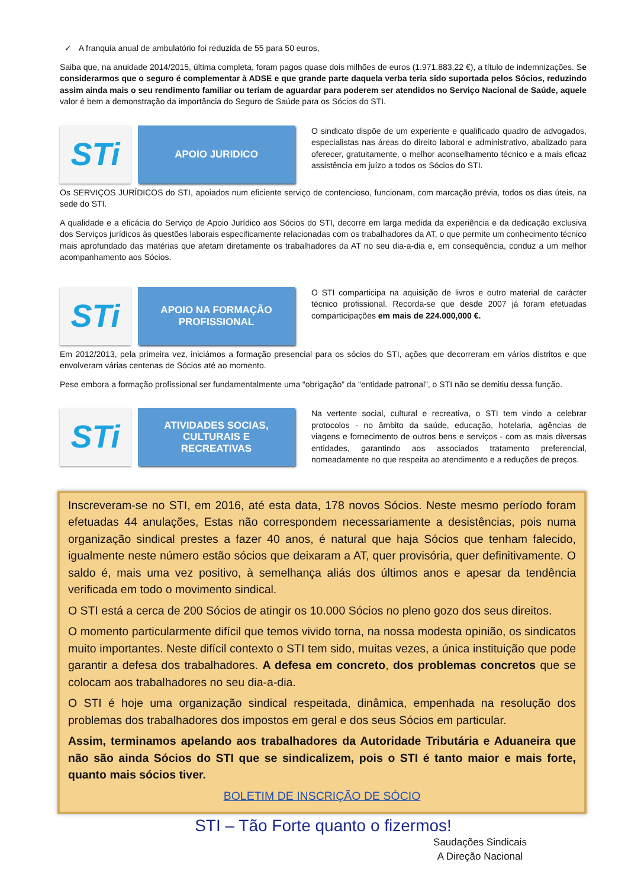✓ A franquia anual de ambulatório foi reduzida de 55 para 50 euros,
Saiba que, na anuidade 2014/2015, última completa, foram pagos quase dois milhões de euros (1.971.883,22 €), a título de indemnizações. Se considerarmos que o seguro é complementar à ADSE e que grande parte daquela verba teria sido suportada pelos Sócios, reduzindo assim ainda mais o seu rendimento familiar ou teriam de aguardar para poderem ser atendidos no Serviço Nacional de Saúde, aquele valor é bem a demonstração da importância do Seguro de Saúde para os Sócios do STI.
STi
APOIO JURIDICO
O sindicato dispõe de um experiente e qualificado quadro de advogados, especialistas nas áreas do direito laboral e administrativo, abalizado para oferecer, gratuitamente, o melhor aconselhamento técnico e a mais eficaz assistência em juízo a todos os Sócios do STI.
Os SERVIÇOS JURÍDICOS do STI, apoiados num eficiente serviço de contencioso, funcionam, com marcação prévia, todos os dias úteis, na sede do STI.
A qualidade e a eficácia do Serviço de Apoio Jurídico aos Sócios do STI, decorre em larga medida da experiência e da dedicação exclusiva dos Serviços jurídicos às questões laborais especificamente relacionadas com os trabalhadores da AT, o que permite um conhecimento técnico mais aprofundado das matérias que afetam diretamente os trabalhadores da AT no seu dia-a-dia e, em consequência, conduz a um melhor acompanhamento aos Sócios.
STi
APOIO NA FORMAÇÃO
PROFISSIONAL
O STI comparticipa na aquisição de livros e outro material de carácter técnico profissional. Recorda-se que desde 2007 já foram efetuadas comparticipações em mais de 224.000,000 €.
Em 2012/2013, pela primeira vez, iniciámos a formação presencial para os sócios do STI, ações que decorreram em vários distritos e que envolveram várias centenas de Sócios até ao momento.
Pese embora a formação profissional ser fundamentalmente uma “obrigação” da “entidade patronal”, o STI não se demitiu dessa função.
STi
ATIVIDADES SOCIAS,
CULTURAIS E
RECREATIVAS
Na vertente social, cultural e recreativa, o STI tem vindo a celebrar protocolos - no âmbito da saúde, educação, hotelaria, agências de viagens e fornecimento de outros bens e serviços - com as mais diversas entidades, garantindo aos associados tratamento preferencial, nomeadamente no que respeita ao atendimento e a reduções de preços.
Inscreveram-se no STI, em 2016, até esta data, 178 novos Sócios. Neste mesmo período foram efetuadas 44 anulações, Estas não correspondem necessariamente a desistências, pois numa organização sindical prestes a fazer 40 anos, é natural que haja Sócios que tenham falecido, igualmente neste número estão sócios que deixaram a AT, quer provisória, quer definitivamente. O saldo é, mais uma vez positivo, à semelhança aliás dos últimos anos e apesar da tendência verificada em todo o movimento sindical.
O STI está a cerca de 200 Sócios de atingir os 10.000 Sócios no pleno gozo dos seus direitos.
O momento particularmente difícil que temos vivido torna, na nossa modesta opinião, os sindicatos muito importantes. Neste difícil contexto o STI tem sido, muitas vezes, a única instituição que pode garantir a defesa dos trabalhadores. A defesa em concreto, dos problemas concretos que se colocam aos trabalhadores no seu dia-a-dia.
O STI é hoje uma organização sindical respeitada, dinâmica, empenhada na resolução dos problemas dos trabalhadores dos impostos em geral e dos seus Sócios em particular.
Assim, terminamos apelando aos trabalhadores da Autoridade Tributária e Aduaneira que não são ainda Sócios do STI que se sindicalizem, pois o STI é tanto maior e mais forte, quanto mais sócios tiver.
BOLETIM DE INSCRIÇÃO DE SÓCIO
STI – Tão Forte quanto o fizermos!
Saudações Sindicais
A Direção Nacional